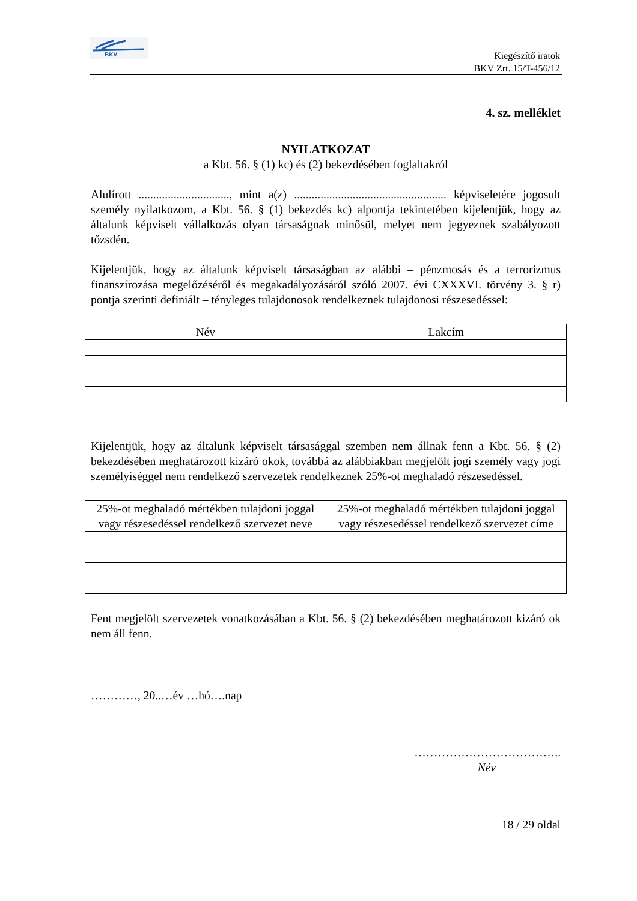BKV
Kiegészítő iratok
BKV Zrt. 15/T-456/12
4. sz. melléklet
NYILATKOZAT
a Kbt. 56. § (1) kc) és (2) bekezdésében foglaltakról
Alulírott ..............................., mint a(z) .................................................... képviseletére jogosult személy nyilatkozom, a Kbt. 56. § (1) bekezdés kc) alpontja tekintetében kijelentjük, hogy az általunk képviselt vállalkozás olyan társaságnak minősül, melyet nem jegyeznek szabályozott tőzsdén.
Kijelentjük, hogy az általunk képviselt társaságban az alábbi – pénzmosás és a terrorizmus finanszírozása megelőzéséről és megakadályozásáról szóló 2007. évi CXXXVI. törvény 3. § r) pontja szerinti definiált – tényleges tulajdonosok rendelkeznek tulajdonosi részesedéssel:
| Név | Lakcím |
| --- | --- |
Kijelentjük, hogy az általunk képviselt társasággal szemben nem állnak fenn a Kbt. 56. § (2) bekezdésében meghatározott kizáró okok, továbbá az alábbiakban megjelölt jogi személy vagy jogi személyiséggel nem rendelkező szervezetek rendelkeznek 25%-ot meghaladó részesedéssel.
| 25%-ot meghaladó mértékben tulajdoni joggal vagy részesedéssel rendelkező szervezet neve | 25%-ot meghaladó mértékben tulajdoni joggal vagy részesedéssel rendelkező szervezet címe |
| --- | --- |
Fent megjelölt szervezetek vonatkozásában a Kbt. 56. § (2) bekezdésében meghatározott kizáró ok nem áll fenn.
…………, 20..…év …hó….nap
………………………………..
Név
18 / 29 oldal